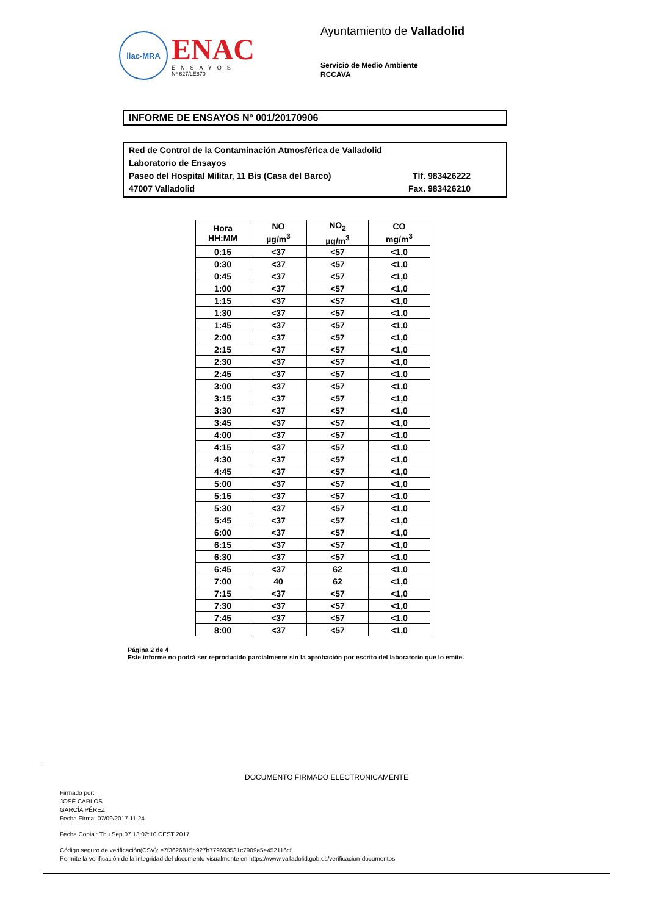ilac-MRA
ENAC
ENSAYOS
Nº 627/LE870
Ayuntamiento de Valladolid
Servicio de Medio Ambiente
RCCAVA
INFORME DE ENSAYOS Nº 001/20170906
Red de Control de la Contaminación Atmosférica de Valladolid
Laboratorio de Ensayos
Paseo del Hospital Militar, 11 Bis (Casa del Barco) Tlf. 983426222
47007 Valladolid Fax. 983426210
| Hora HH:MM | NO µg/m<sup>3</sup> | NO<sub>2</sub> µg/m<sup>3</sup> | CO mg/m<sup>3</sup> |
| --- | --- | --- | --- |
| 0:15 | <37 | <57 | <1,0 |
| 0:30 | <37 | <57 | <1,0 |
| 0:45 | <37 | <57 | <1,0 |
| 1:00 | <37 | <57 | <1,0 |
| 1:15 | <37 | <57 | <1,0 |
| 1:30 | <37 | <57 | <1,0 |
| 1:45 | <37 | <57 | <1,0 |
| 2:00 | <37 | <57 | <1,0 |
| 2:15 | <37 | <57 | <1,0 |
| 2:30 | <37 | <57 | <1,0 |
| 2:45 | <37 | <57 | <1,0 |
| 3:00 | <37 | <57 | <1,0 |
| 3:15 | <37 | <57 | <1,0 |
| 3:30 | <37 | <57 | <1,0 |
| 3:45 | <37 | <57 | <1,0 |
| 4:00 | <37 | <57 | <1,0 |
| 4:15 | <37 | <57 | <1,0 |
| 4:30 | <37 | <57 | <1,0 |
| 4:45 | <37 | <57 | <1,0 |
| 5:00 | <37 | <57 | <1,0 |
| 5:15 | <37 | <57 | <1,0 |
| 5:30 | <37 | <57 | <1,0 |
| 5:45 | <37 | <57 | <1,0 |
| 6:00 | <37 | <57 | <1,0 |
| 6:15 | <37 | <57 | <1,0 |
| 6:30 | <37 | <57 | <1,0 |
| 6:45 | <37 | 62 | <1,0 |
| 7:00 | 40 | 62 | <1,0 |
| 7:15 | <37 | <57 | <1,0 |
| 7:30 | <37 | <57 | <1,0 |
| 7:45 | <37 | <57 | <1,0 |
| 8:00 | <37 | <57 | <1,0 |
Página 2 de 4
Este informe no podrá ser reproducido parcialmente sin la aprobación por escrito del laboratorio que lo emite.
DOCUMENTO FIRMADO ELECTRONICAMENTE
Firmado por:
JOSÉ CARLOS
GARCÍA PÉREZ
Fecha Firma: 07/09/2017 11:24
Fecha Copia : Thu Sep 07 13:02:10 CEST 2017
Código seguro de verificación(CSV): e7f3626815b927b779693531c7909a5e452116cf
Permite la verificación de la integridad del documento visualmente en https://www.valladolid.gob.es/verificacion-documentos